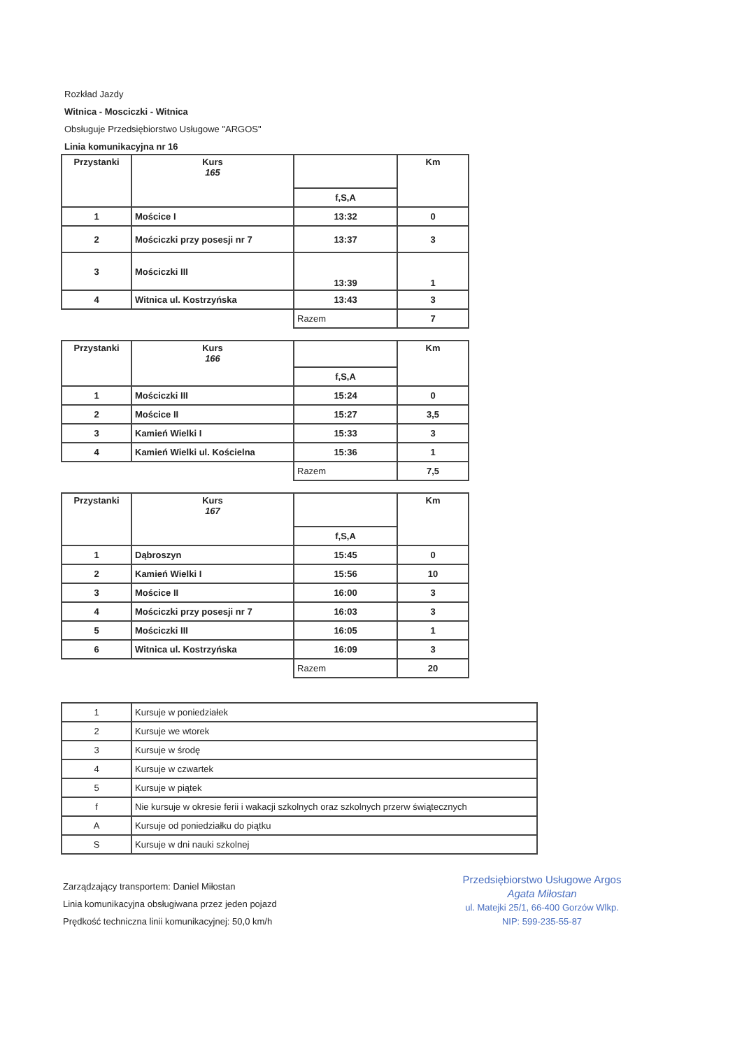Rozkład Jazdy
Witnica - Mosciczki - Witnica
Obsługuje Przedsiębiorstwo Usługowe "ARGOS"
Linia komunikacyjna nr 16
| Przystanki | Kurs 165 | | Km |
| | | f,S,A | |
| 1 | Mościce I | 13:32 | 0 |
| 2 | Mościczki przy posesji nr 7 | 13:37 | 3 |
| 3 | Mościczki III | 13:39 | 1 |
| 4 | Witnica ul. Kostrzyńska | 13:43 | 3 |
| | | Razem | 7 |
| Przystanki | Kurs 166 | | Km |
| | | f,S,A | |
| 1 | Mościczki III | 15:24 | 0 |
| 2 | Mościce II | 15:27 | 3,5 |
| 3 | Kamień Wielki I | 15:33 | 3 |
| 4 | Kamień Wielki ul. Kościelna | 15:36 | 1 |
| | | Razem | 7,5 |
| Przystanki | Kurs 167 | | Km |
| | | f,S,A | |
| 1 | Dąbroszyn | 15:45 | 0 |
| 2 | Kamień Wielki I | 15:56 | 10 |
| 3 | Mościce II | 16:00 | 3 |
| 4 | Mościczki przy posesji nr 7 | 16:03 | 3 |
| 5 | Mościczki III | 16:05 | 1 |
| 6 | Witnica ul. Kostrzyńska | 16:09 | 3 |
| | | Razem | 20 |
| 1 | Kursuje w poniedziałek |
| 2 | Kursuje we wtorek |
| 3 | Kursuje w środę |
| 4 | Kursuje w czwartek |
| 5 | Kursuje w piątek |
| f | Nie kursuje w okresie ferii i wakacji szkolnych oraz szkolnych przerw świątecznych |
| A | Kursuje od poniedziałku do piątku |
| S | Kursuje w dni nauki szkolnej |
Zarządzający transportem: Daniel Miłostan
Linia komunikacyjna obsługiwana przez jeden pojazd
Prędkość techniczna linii komunikacyjnej: 50,0 km/h
Przedsiębiorstwo Usługowe Argos
Agata Miłostan
ul. Matejki 25/1, 66-400 Gorzów Wlkp.
NIP: 599-235-55-87